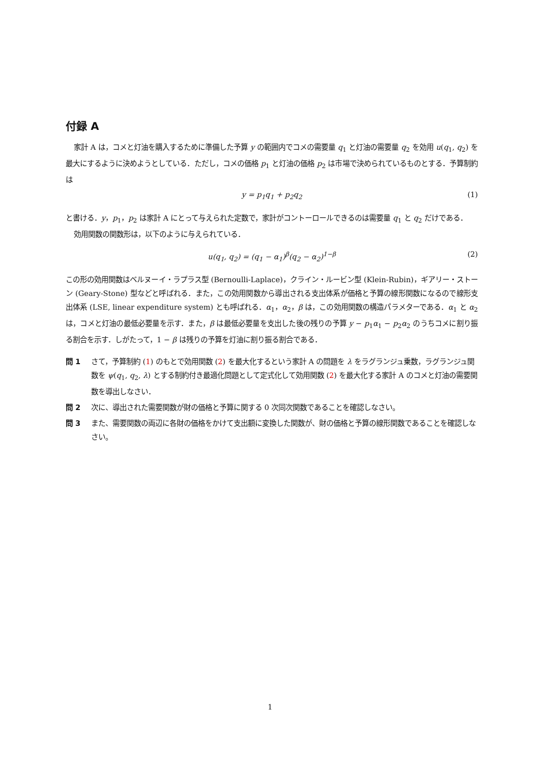付録 A
家計 A は，コメと灯油を購入するために準備した予算 y の範囲内でコメの需要量 q<sub>1</sub> と灯油の需要量 q<sub>2</sub> を効用 u(q<sub>1</sub>, q<sub>2</sub>) を最大にするように決めようとしている．ただし，コメの価格 p<sub>1</sub> と灯油の価格 p<sub>2</sub> は市場で決められているものとする．予算制約は
y = p<sub>1</sub>q<sub>1</sub> + p<sub>2</sub>q<sub>2</sub> (1)
と書ける．y，p<sub>1</sub>，p<sub>2</sub> は家計 A にとって与えられた定数で，家計がコントーロールできるのは需要量 q<sub>1</sub> と q<sub>2</sub> だけである．
効用関数の関数形は，以下のように与えられている．
u(q<sub>1</sub>, q<sub>2</sub>) = (q<sub>1</sub> − α<sub>1</sub>)<sup>β</sup>(q<sub>2</sub> − α<sub>2</sub>)<sup>1−β</sup> (2)
この形の効用関数はベルヌーイ・ラプラス型 (Bernoulli-Laplace)，クライン・ルービン型 (Klein-Rubin)，ギアリー・ストーン (Geary-Stone) 型などと呼ばれる．また，この効用関数から導出される支出体系が価格と予算の線形関数になるので線形支出体系 (LSE, linear expenditure system) とも呼ばれる．α<sub>1</sub>，α<sub>2</sub>，β は，この効用関数の構造パラメターである．α<sub>1</sub> と α<sub>2</sub> は，コメと灯油の最低必要量を示す．また，β は最低必要量を支出した後の残りの予算 y − p<sub>1</sub>α<sub>1</sub> − p<sub>2</sub>α<sub>2</sub> のうちコメに割り振る割合を示す．しがたって，1 − β は残りの予算を灯油に割り振る割合である．
問 1 さて，予算制約 (1) のもとで効用関数 (2) を最大化するという家計 A の問題を λ をラグランジュ乗数，ラグランジュ関数を ψ(q<sub>1</sub>, q<sub>2</sub>, λ) とする制約付き最適化問題として定式化して効用関数 (2) を最大化する家計 A のコメと灯油の需要関数を導出しなさい．
問 2 次に、導出された需要関数が財の価格と予算に関する 0 次同次関数であることを確認しなさい。
問 3 また、需要関数の両辺に各財の価格をかけて支出額に変換した関数が、財の価格と予算の線形関数であることを確認しなさい。
1